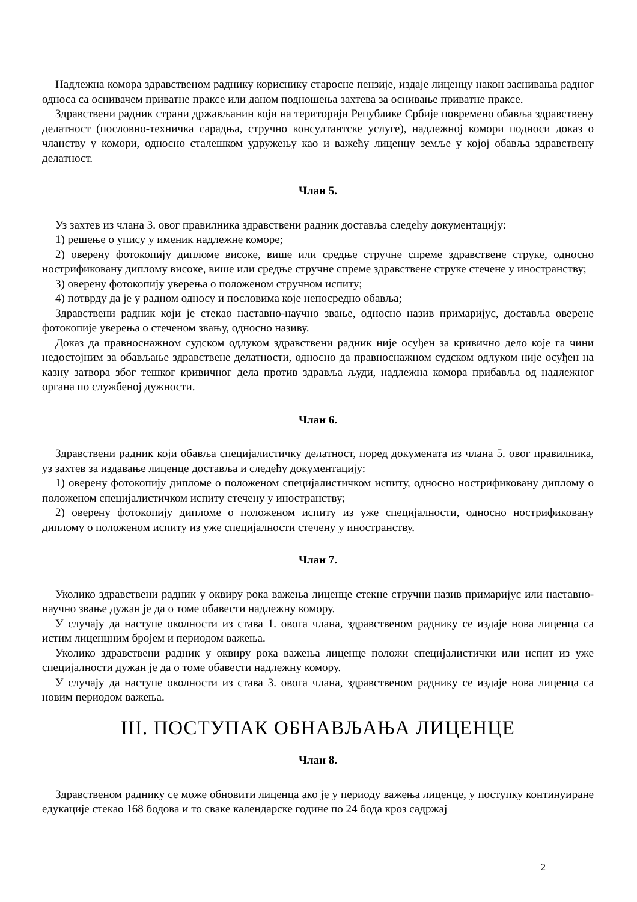Надлежна комора здравственом раднику кориснику старосне пензије, издаје лиценцу након заснивања радног односа са оснивачем приватне праксе или даном подношења захтева за оснивање приватне праксе.
Здравствени радник страни држављанин који на територији Републике Србије повремено обавља здравствену делатност (пословно-техничка сарадња, стручно консултантске услуге), надлежној комори подноси доказ о чланству у комори, односно сталешком удружењу као и важећу лиценцу земље у којој обавља здравствену делатност.
Члан 5.
Уз захтев из члана 3. овог правилника здравствени радник доставља следећу документацију:
1) решење о упису у именик надлежне коморе;
2) оверену фотокопију дипломе високе, више или средње стручне спреме здравствене струке, односно нострификовану диплому високе, више или средње стручне спреме здравствене струке стечене у иностранству;
3) оверену фотокопију уверења о положеном стручном испиту;
4) потврду да је у радном односу и пословима које непосредно обавља;
Здравствени радник који је стекао наставно-научно звање, односно назив примаријус, доставља оверене фотокопије уверења о стеченом звању, односно називу.
Доказ да правноснажном судском одлуком здравствени радник није осуђен за кривично дело које га чини недостојним за обављање здравствене делатности, односно да правноснажном судском одлуком није осуђен на казну затвора због тешког кривичног дела против здравља људи, надлежна комора прибавља од надлежног органа по службеној дужности.
Члан 6.
Здравствени радник који обавља специјалистичку делатност, поред докумената из члана 5. овог правилника, уз захтев за издавање лиценце доставља и следећу документацију:
1) оверену фотокопију дипломе о положеном специјалистичком испиту, односно нострификовану диплому о положеном специјалистичком испиту стечену у иностранству;
2) оверену фотокопију дипломе о положеном испиту из уже специјалности, односно нострификовану диплому о положеном испиту из уже специјалности стечену у иностранству.
Члан 7.
Уколико здравствени радник у оквиру рока важења лиценце стекне стручни назив примаријус или наставно-научно звање дужан је да о томе обавести надлежну комору.
У случају да наступе околности из става 1. овога члана, здравственом раднику се издаје нова лиценца са истим лиценцним бројем и периодом важења.
Уколико здравствени радник у оквиру рока важења лиценце положи специјалистички или испит из уже специјалности дужан је да о томе обавести надлежну комору.
У случају да наступе околности из става 3. овога члана, здравственом раднику се издаје нова лиценца са новим периодом важења.
III. ПОСТУПАК ОБНАВЉАЊА ЛИЦЕНЦЕ
Члан 8.
Здравственом раднику се може обновити лиценца ако је у периоду важења лиценце, у поступку континуиране едукације стекао 168 бодова и то сваке календарске године по 24 бода кроз садржај
2